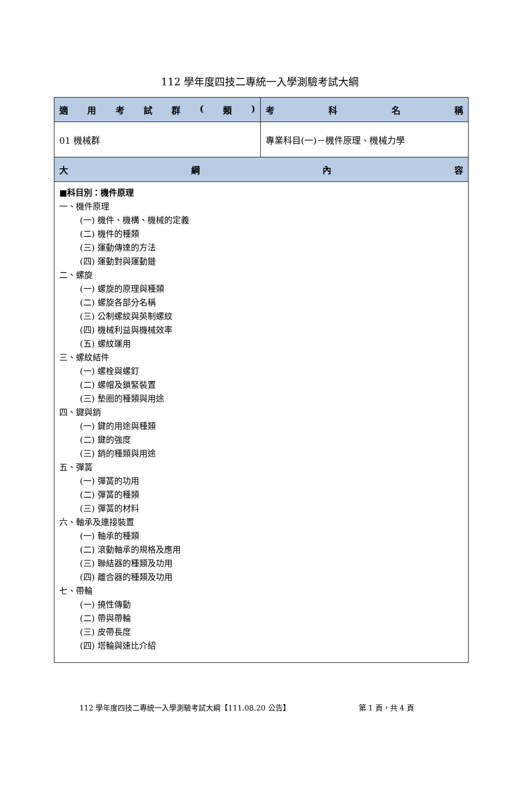112 學年度四技二專統一入學測驗考試大綱
| 適 用 考 試 群 ( 類 ) | 考 科 名 稱 |
| --- | --- |
| 01 機械群 | 專業科目(一)－機件原理、機械力學 |
| 大 綱 內 容 | |
| ■科目別：機件原理 一、機件原理 (一) 機件、機構、機械的定義 (二) 機件的種類 (三) 運動傳達的方法 (四) 運動對與運動鏈 二、螺旋 (一) 螺旋的原理與種類 (二) 螺旋各部分名稱 (三) 公制螺紋與英制螺紋 (四) 機械利益與機械效率 (五) 螺紋運用 三、螺紋結件 (一) 螺栓與螺釘 (二) 螺帽及鎖緊裝置 (三) 墊圈的種類與用途 四、鍵與銷 (一) 鍵的用途與種類 (二) 鍵的強度 (三) 銷的種類與用途 五、彈簧 (一) 彈簧的功用 (二) 彈簧的種類 (三) 彈簧的材料 六、軸承及連接裝置 (一) 軸承的種類 (二) 滾動軸承的規格及應用 (三) 聯結器的種類及功用 (四) 離合器的種類及功用 七、帶輪 (一) 撓性傳動 (二) 帶與帶輪 (三) 皮帶長度 (四) 塔輪與速比介紹 | |
112 學年度四技二專統一入學測驗考試大綱【111.08.20 公告】 第 1 頁，共 4 頁